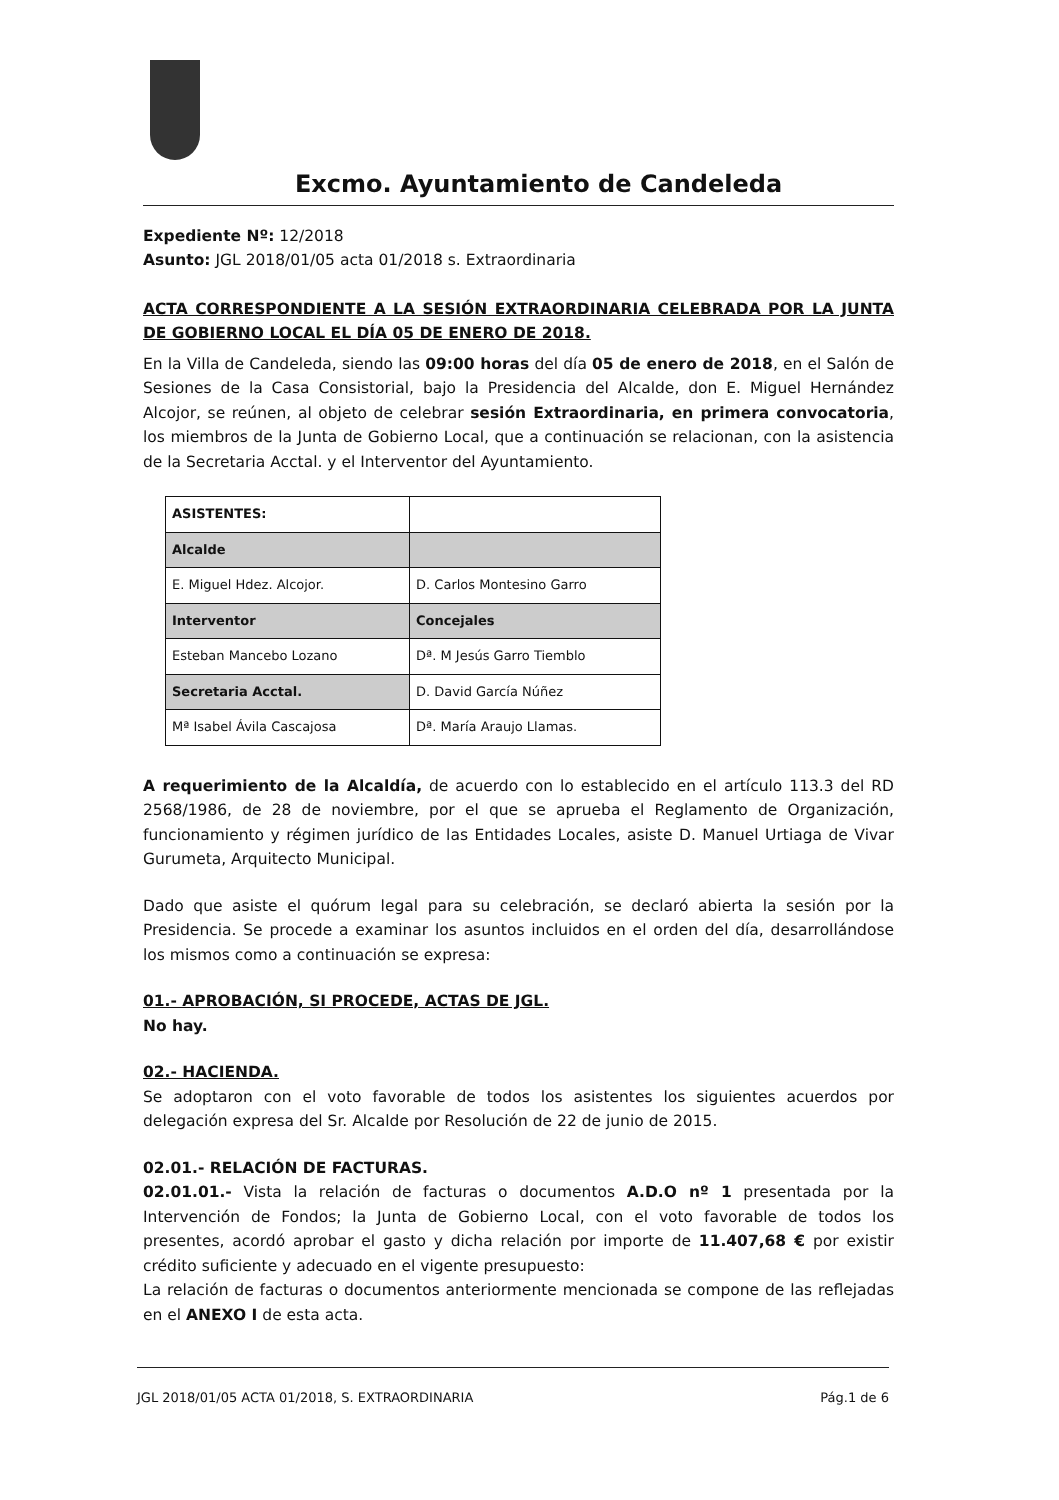Excmo. Ayuntamiento de Candeleda
Expediente Nº: 12/2018
Asunto: JGL 2018/01/05 acta 01/2018 s. Extraordinaria
ACTA CORRESPONDIENTE A LA SESIÓN EXTRAORDINARIA CELEBRADA POR LA JUNTA DE GOBIERNO LOCAL EL DÍA 05 DE ENERO DE 2018.
En la Villa de Candeleda, siendo las 09:00 horas del día 05 de enero de 2018, en el Salón de Sesiones de la Casa Consistorial, bajo la Presidencia del Alcalde, don E. Miguel Hernández Alcojor, se reúnen, al objeto de celebrar sesión Extraordinaria, en primera convocatoria, los miembros de la Junta de Gobierno Local, que a continuación se relacionan, con la asistencia de la Secretaria Acctal. y el Interventor del Ayuntamiento.
| ASISTENTES: | |
| --- | --- |
| Alcalde | |
| E. Miguel Hdez. Alcojor. | D. Carlos Montesino Garro |
| Interventor | Concejales |
| Esteban Mancebo Lozano | Dª. M Jesús Garro Tiemblo |
| Secretaria Acctal. | D. David García Núñez |
| Mª Isabel Ávila Cascajosa | Dª. María Araujo Llamas. |
A requerimiento de la Alcaldía, de acuerdo con lo establecido en el artículo 113.3 del RD 2568/1986, de 28 de noviembre, por el que se aprueba el Reglamento de Organización, funcionamiento y régimen jurídico de las Entidades Locales, asiste D. Manuel Urtiaga de Vivar Gurumeta, Arquitecto Municipal.
Dado que asiste el quórum legal para su celebración, se declaró abierta la sesión por la Presidencia. Se procede a examinar los asuntos incluidos en el orden del día, desarrollándose los mismos como a continuación se expresa:
01.- APROBACIÓN, SI PROCEDE, ACTAS DE JGL.
No hay.
02.- HACIENDA.
Se adoptaron con el voto favorable de todos los asistentes los siguientes acuerdos por delegación expresa del Sr. Alcalde por Resolución de 22 de junio de 2015.
02.01.- RELACIÓN DE FACTURAS.
02.01.01.- Vista la relación de facturas o documentos A.D.O nº 1 presentada por la Intervención de Fondos; la Junta de Gobierno Local, con el voto favorable de todos los presentes, acordó aprobar el gasto y dicha relación por importe de 11.407,68 € por existir crédito suficiente y adecuado en el vigente presupuesto:
La relación de facturas o documentos anteriormente mencionada se compone de las reflejadas en el ANEXO I de esta acta.
JGL 2018/01/05 ACTA 01/2018, S. EXTRAORDINARIA Pág.1 de 6